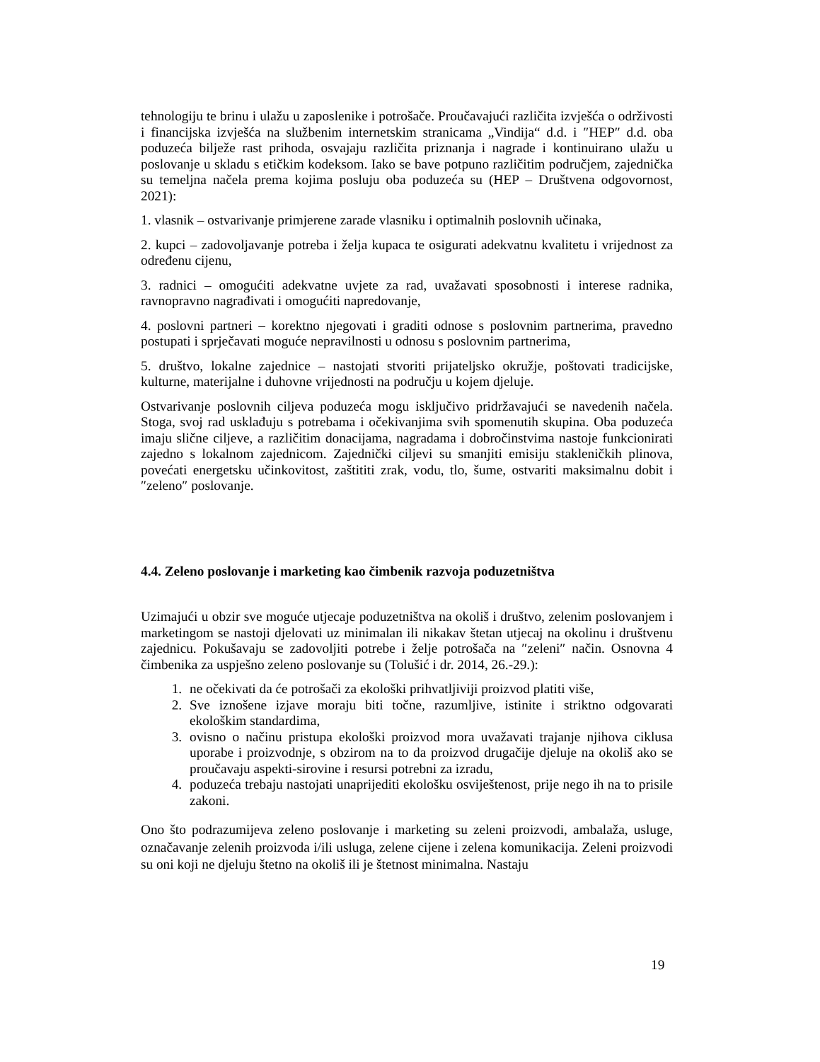tehnologiju te brinu i ulažu u zaposlenike i potrošače. Proučavajući različita izvješća o održivosti i financijska izvješća na službenim internetskim stranicama „Vindija“ d.d. i ″HEP″ d.d. oba poduzeća bilježe rast prihoda, osvajaju različita priznanja i nagrade i kontinuirano ulažu u poslovanje u skladu s etičkim kodeksom. Iako se bave potpuno različitim područjem, zajednička su temeljna načela prema kojima posluju oba poduzeća su (HEP – Društvena odgovornost, 2021):
1. vlasnik – ostvarivanje primjerene zarade vlasniku i optimalnih poslovnih učinaka,
2. kupci – zadovoljavanje potreba i želja kupaca te osigurati adekvatnu kvalitetu i vrijednost za određenu cijenu,
3. radnici – omogućiti adekvatne uvjete za rad, uvažavati sposobnosti i interese radnika, ravnopravno nagrađivati i omogućiti napredovanje,
4. poslovni partneri – korektno njegovati i graditi odnose s poslovnim partnerima, pravedno postupati i sprječavati moguće nepravilnosti u odnosu s poslovnim partnerima,
5. društvo, lokalne zajednice – nastojati stvoriti prijateljsko okružje, poštovati tradicijske, kulturne, materijalne i duhovne vrijednosti na području u kojem djeluje.
Ostvarivanje poslovnih ciljeva poduzeća mogu isključivo pridržavajući se navedenih načela. Stoga, svoj rad usklađuju s potrebama i očekivanjima svih spomenutih skupina. Oba poduzeća imaju slične ciljeve, a različitim donacijama, nagradama i dobročinstvima nastoje funkcionirati zajedno s lokalnom zajednicom. Zajednički ciljevi su smanjiti emisiju stakleničkih plinova, povećati energetsku učinkovitost, zaštititi zrak, vodu, tlo, šume, ostvariti maksimalnu dobit i ″zeleno″ poslovanje.
4.4. Zeleno poslovanje i marketing kao čimbenik razvoja poduzetništva
Uzimajući u obzir sve moguće utjecaje poduzetništva na okoliš i društvo, zelenim poslovanjem i marketingom se nastoji djelovati uz minimalan ili nikakav štetan utjecaj na okolinu i društvenu zajednicu. Pokušavaju se zadovoljiti potrebe i želje potrošača na ″zeleni″ način. Osnovna 4 čimbenika za uspješno zeleno poslovanje su (Tolušić i dr. 2014, 26.-29.):
1. ne očekivati da će potrošači za ekološki prihvatljiviji proizvod platiti više,
2. Sve iznošene izjave moraju biti točne, razumljive, istinite i striktno odgovarati ekološkim standardima,
3. ovisno o načinu pristupa ekološki proizvod mora uvažavati trajanje njihova ciklusa uporabe i proizvodnje, s obzirom na to da proizvod drugačije djeluje na okoliš ako se proučavaju aspekti-sirovine i resursi potrebni za izradu,
4. poduzeća trebaju nastojati unaprijediti ekološku osviještenost, prije nego ih na to prisile zakoni.
Ono što podrazumijeva zeleno poslovanje i marketing su zeleni proizvodi, ambalaža, usluge, označavanje zelenih proizvoda i/ili usluga, zelene cijene i zelena komunikacija. Zeleni proizvodi su oni koji ne djeluju štetno na okoliš ili je štetnost minimalna. Nastaju
19